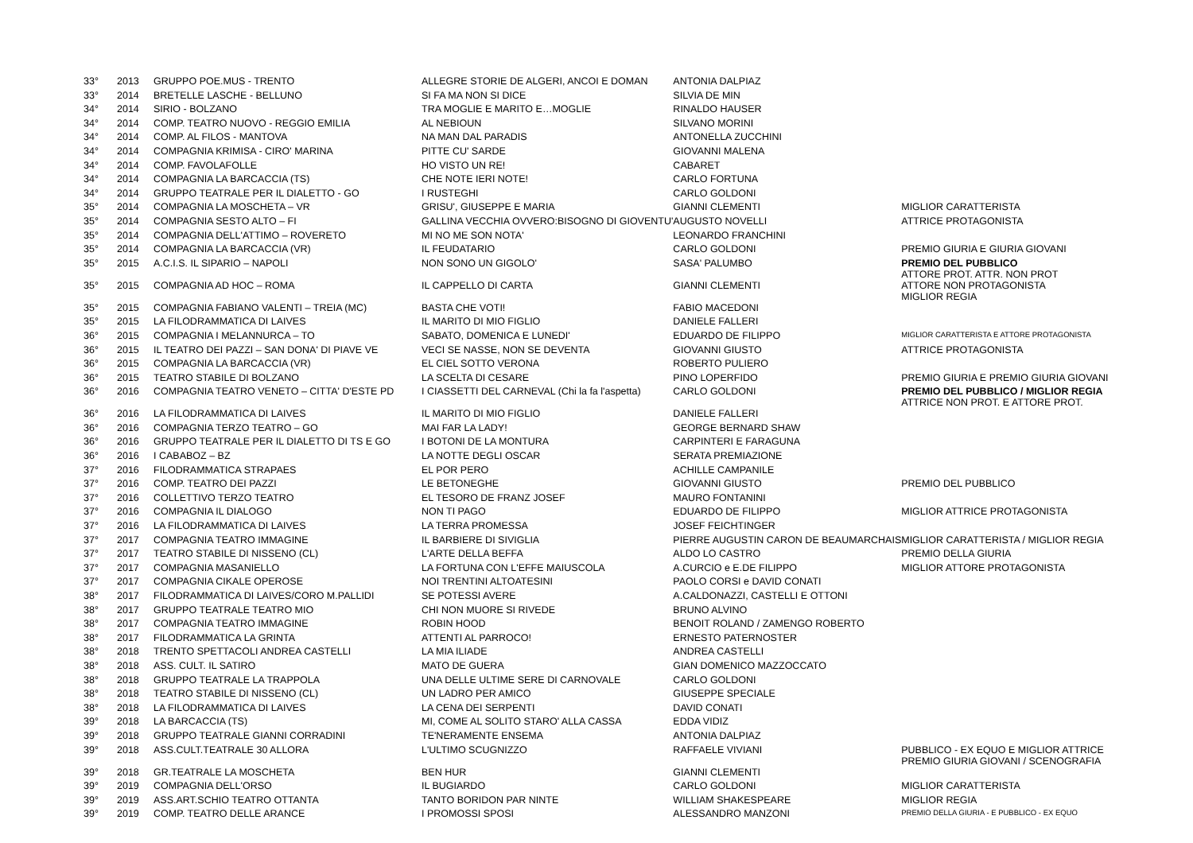| 33° | 2013 | GRUPPO POE.MUS - TRENTO | ALLEGRE STORIE DE ALGERI, ANCOI E DOMAN | ANTONIA DALPIAZ | |
| 33° | 2014 | BRETELLE LASCHE - BELLUNO | SI FA MA NON SI DICE | SILVIA DE MIN | |
| 34° | 2014 | SIRIO - BOLZANO | TRA MOGLIE E MARITO E…MOGLIE | RINALDO HAUSER | |
| 34° | 2014 | COMP. TEATRO NUOVO - REGGIO EMILIA | AL NEBIOUN | SILVANO MORINI | |
| 34° | 2014 | COMP. AL FILOS - MANTOVA | NA MAN DAL PARADIS | ANTONELLA ZUCCHINI | |
| 34° | 2014 | COMPAGNIA KRIMISA - CIRO' MARINA | PITTE CU' SARDE | GIOVANNI MALENA | |
| 34° | 2014 | COMP. FAVOLAFOLLE | HO VISTO UN RE! | CABARET | |
| 34° | 2014 | COMPAGNIA LA BARCACCIA (TS) | CHE NOTE IERI NOTE! | CARLO FORTUNA | |
| 34° | 2014 | GRUPPO TEATRALE PER IL DIALETTO - GO | I RUSTEGHI | CARLO GOLDONI | |
| 35° | 2014 | COMPAGNIA LA MOSCHETA – VR | GRISU', GIUSEPPE E MARIA | GIANNI CLEMENTI | MIGLIOR CARATTERISTA |
| 35° | 2014 | COMPAGNIA SESTO ALTO – FI | GALLINA VECCHIA OVVERO:BISOGNO DI GIOVENTU' | AUGUSTO NOVELLI | ATTRICE PROTAGONISTA |
| 35° | 2014 | COMPAGNIA DELL'ATTIMO – ROVERETO | MI NO ME SON NOTA' | LEONARDO FRANCHINI | |
| 35° | 2014 | COMPAGNIA LA BARCACCIA (VR) | IL FEUDATARIO | CARLO GOLDONI | PREMIO GIURIA E GIURIA GIOVANI |
| 35° | 2015 | A.C.I.S. IL SIPARIO – NAPOLI | NON SONO UN GIGOLO' | SASA' PALUMBO | PREMIO DEL PUBBLICO ATTORE PROT. ATTR. NON PROT |
| 35° | 2015 | COMPAGNIA AD HOC – ROMA | IL CAPPELLO DI CARTA | GIANNI CLEMENTI | ATTORE NON PROTAGONISTA MIGLIOR REGIA |
| 35° | 2015 | COMPAGNIA FABIANO VALENTI – TREIA (MC) | BASTA CHE VOTI! | FABIO MACEDONI | |
| 35° | 2015 | LA FILODRAMMATICA DI LAIVES | IL MARITO DI MIO FIGLIO | DANIELE FALLERI | |
| 36° | 2015 | COMPAGNIA I MELANNURCA – TO | SABATO, DOMENICA E LUNEDI' | EDUARDO DE FILIPPO | MIGLIOR CARATTERISTA E ATTORE PROTAGONISTA |
| 36° | 2015 | IL TEATRO DEI PAZZI – SAN DONA' DI PIAVE VE | VECI SE NASSE, NON SE DEVENTA | GIOVANNI GIUSTO | ATTRICE PROTAGONISTA |
| 36° | 2015 | COMPAGNIA LA BARCACCIA (VR) | EL CIEL SOTTO VERONA | ROBERTO PULIERO | |
| 36° | 2015 | TEATRO STABILE DI BOLZANO | LA SCELTA DI CESARE | PINO LOPERFIDO | PREMIO GIURIA E PREMIO GIURIA GIOVANI |
| 36° | 2016 | COMPAGNIA TEATRO VENETO – CITTA' D'ESTE PD | I CIASSETTI DEL CARNEVAL (Chi la fa l'aspetta) | CARLO GOLDONI | PREMIO DEL PUBBLICO / MIGLIOR REGIA ATTRICE NON PROT. E ATTORE PROT. |
| 36° | 2016 | LA FILODRAMMATICA DI LAIVES | IL MARITO DI MIO FIGLIO | DANIELE FALLERI | |
| 36° | 2016 | COMPAGNIA TERZO TEATRO – GO | MAI FAR LA LADY! | GEORGE BERNARD SHAW | |
| 36° | 2016 | GRUPPO TEATRALE PER IL DIALETTO DI TS E GO | I BOTONI DE LA MONTURA | CARPINTERI E FARAGUNA | |
| 36° | 2016 | I CABABOZ – BZ | LA NOTTE DEGLI OSCAR | SERATA PREMIAZIONE | |
| 37° | 2016 | FILODRAMMATICA STRAPAES | EL POR PERO | ACHILLE CAMPANILE | |
| 37° | 2016 | COMP. TEATRO DEI PAZZI | LE BETONEGHE | GIOVANNI GIUSTO | PREMIO DEL PUBBLICO |
| 37° | 2016 | COLLETTIVO TERZO TEATRO | EL TESORO DE FRANZ JOSEF | MAURO FONTANINI | |
| 37° | 2016 | COMPAGNIA IL DIALOGO | NON TI PAGO | EDUARDO DE FILIPPO | MIGLIOR ATTRICE PROTAGONISTA |
| 37° | 2016 | LA FILODRAMMATICA DI LAIVES | LA TERRA PROMESSA | JOSEF FEICHTINGER | |
| 37° | 2017 | COMPAGNIA TEATRO IMMAGINE | IL BARBIERE DI SIVIGLIA | PIERRE AUGUSTIN CARON DE BEAUMARCHAIS | MIGLIOR CARATTERISTA / MIGLIOR REGIA |
| 37° | 2017 | TEATRO STABILE DI NISSENO (CL) | L'ARTE DELLA BEFFA | ALDO LO CASTRO | PREMIO DELLA GIURIA |
| 37° | 2017 | COMPAGNIA MASANIELLO | LA FORTUNA CON L'EFFE MAIUSCOLA | A.CURCIO e E.DE FILIPPO | MIGLIOR ATTORE PROTAGONISTA |
| 37° | 2017 | COMPAGNIA CIKALE OPEROSE | NOI TRENTINI ALTOATESINI | PAOLO CORSI e DAVID CONATI | |
| 38° | 2017 | FILODRAMMATICA DI LAIVES/CORO M.PALLIDI | SE POTESSI AVERE | A.CALDONAZZI, CASTELLI E OTTONI | |
| 38° | 2017 | GRUPPO TEATRALE TEATRO MIO | CHI NON MUORE SI RIVEDE | BRUNO ALVINO | |
| 38° | 2017 | COMPAGNIA TEATRO IMMAGINE | ROBIN HOOD | BENOIT ROLAND / ZAMENGO ROBERTO | |
| 38° | 2017 | FILODRAMMATICA LA GRINTA | ATTENTI AL PARROCO! | ERNESTO PATERNOSTER | |
| 38° | 2018 | TRENTO SPETTACOLI ANDREA CASTELLI | LA MIA ILIADE | ANDREA CASTELLI | |
| 38° | 2018 | ASS. CULT. IL SATIRO | MATO DE GUERA | GIAN DOMENICO MAZZOCCATO | |
| 38° | 2018 | GRUPPO TEATRALE LA TRAPPOLA | UNA DELLE ULTIME SERE DI CARNOVALE | CARLO GOLDONI | |
| 38° | 2018 | TEATRO STABILE DI NISSENO (CL) | UN LADRO PER AMICO | GIUSEPPE SPECIALE | |
| 38° | 2018 | LA FILODRAMMATICA DI LAIVES | LA CENA DEI SERPENTI | DAVID CONATI | |
| 39° | 2018 | LA BARCACCIA (TS) | MI, COME AL SOLITO STARO' ALLA CASSA | EDDA VIDIZ | |
| 39° | 2018 | GRUPPO TEATRALE GIANNI CORRADINI | TE'NERAMENTE ENSEMA | ANTONIA DALPIAZ | |
| 39° | 2018 | ASS.CULT.TEATRALE 30 ALLORA | L'ULTIMO SCUGNIZZO | RAFFAELE VIVIANI | PUBBLICO - EX EQUO E MIGLIOR ATTRICE PREMIO GIURIA GIOVANI / SCENOGRAFIA |
| 39° | 2018 | GR.TEATRALE LA MOSCHETA | BEN HUR | GIANNI CLEMENTI | |
| 39° | 2019 | COMPAGNIA DELL'ORSO | IL BUGIARDO | CARLO GOLDONI | MIGLIOR CARATTERISTA |
| 39° | 2019 | ASS.ART.SCHIO TEATRO OTTANTA | TANTO BORIDON PAR NINTE | WILLIAM SHAKESPEARE | MIGLIOR REGIA |
| 39° | 2019 | COMP. TEATRO DELLE ARANCE | I PROMOSSI SPOSI | ALESSANDRO MANZONI | PREMIO DELLA GIURIA - E PUBBLICO - EX EQUO |